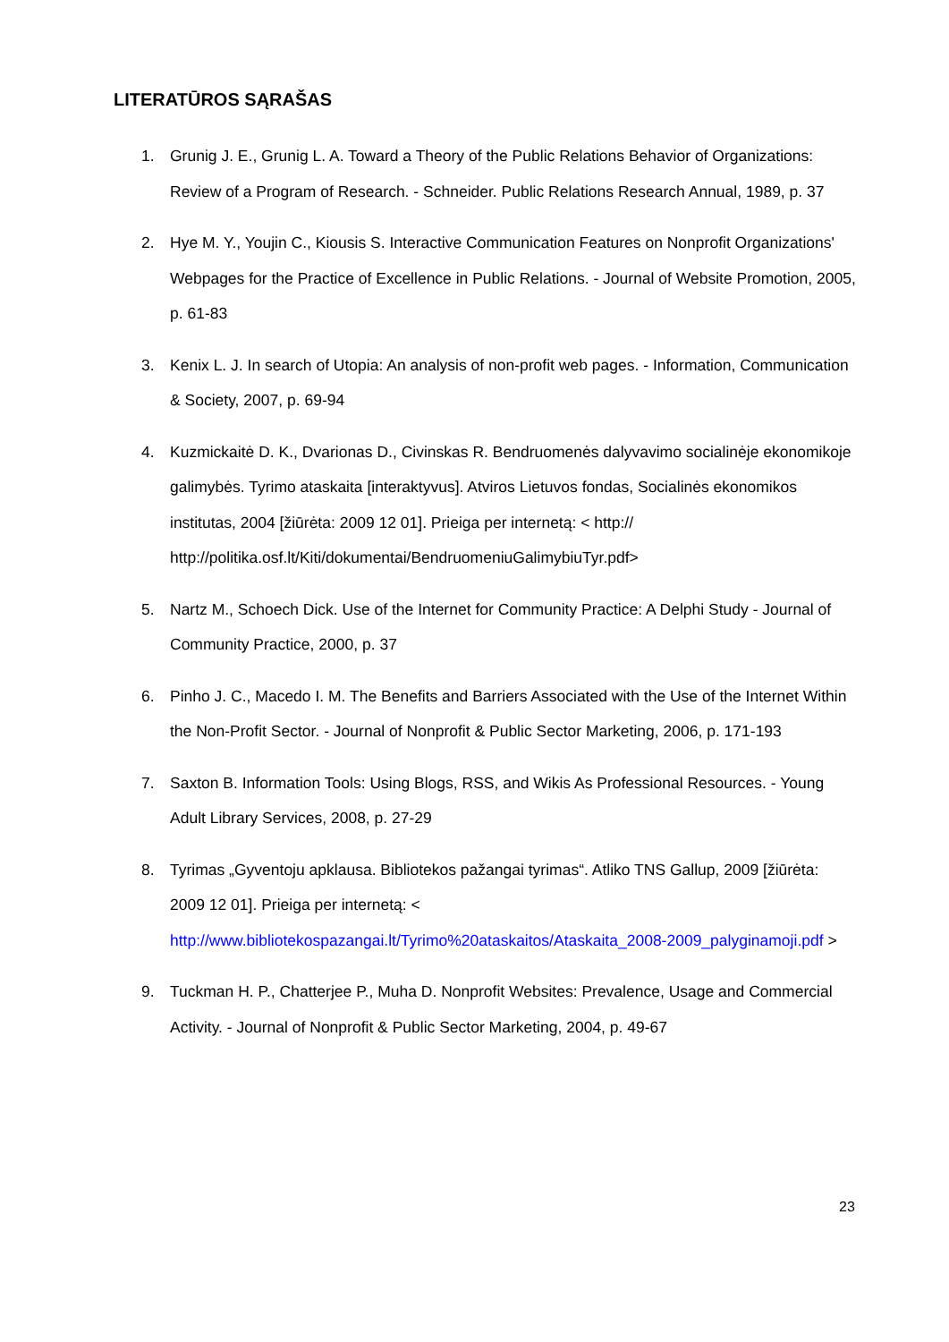LITERATŪROS SĄRAŠAS
1. Grunig J. E., Grunig L. A. Toward a Theory of the Public Relations Behavior of Organizations: Review of a Program of Research. - Schneider. Public Relations Research Annual, 1989, p. 37
2. Hye M. Y., Youjin C., Kiousis S. Interactive Communication Features on Nonprofit Organizations' Webpages for the Practice of Excellence in Public Relations. - Journal of Website Promotion, 2005, p. 61-83
3. Kenix L. J. In search of Utopia: An analysis of non-profit web pages. - Information, Communication & Society, 2007, p. 69-94
4. Kuzmickaitė D. K., Dvarionas D., Civinskas R. Bendruomenės dalyvavimo socialinėje ekonomikoje galimybės. Tyrimo ataskaita [interaktyvus]. Atviros Lietuvos fondas, Socialinės ekonomikos institutas, 2004 [žiūrėta: 2009 12 01]. Prieiga per internetą: < http:// http://politika.osf.lt/Kiti/dokumentai/BendruomeniuGalimybiuTyr.pdf>
5. Nartz M., Schoech Dick. Use of the Internet for Community Practice: A Delphi Study - Journal of Community Practice, 2000, p. 37
6. Pinho J. C., Macedo I. M. The Benefits and Barriers Associated with the Use of the Internet Within the Non-Profit Sector. - Journal of Nonprofit & Public Sector Marketing, 2006, p. 171-193
7. Saxton B. Information Tools: Using Blogs, RSS, and Wikis As Professional Resources. - Young Adult Library Services, 2008, p. 27-29
8. Tyrimas „Gyventoju apklausa. Bibliotekos pažangai tyrimas“. Atliko TNS Gallup, 2009 [žiūrėta: 2009 12 01]. Prieiga per internetą: < http://www.bibliotekospazangai.lt/Tyrimo%20ataskaitos/Ataskaita_2008-2009_palyginamoji.pdf >
9. Tuckman H. P., Chatterjee P., Muha D. Nonprofit Websites: Prevalence, Usage and Commercial Activity. - Journal of Nonprofit & Public Sector Marketing, 2004, p. 49-67
23